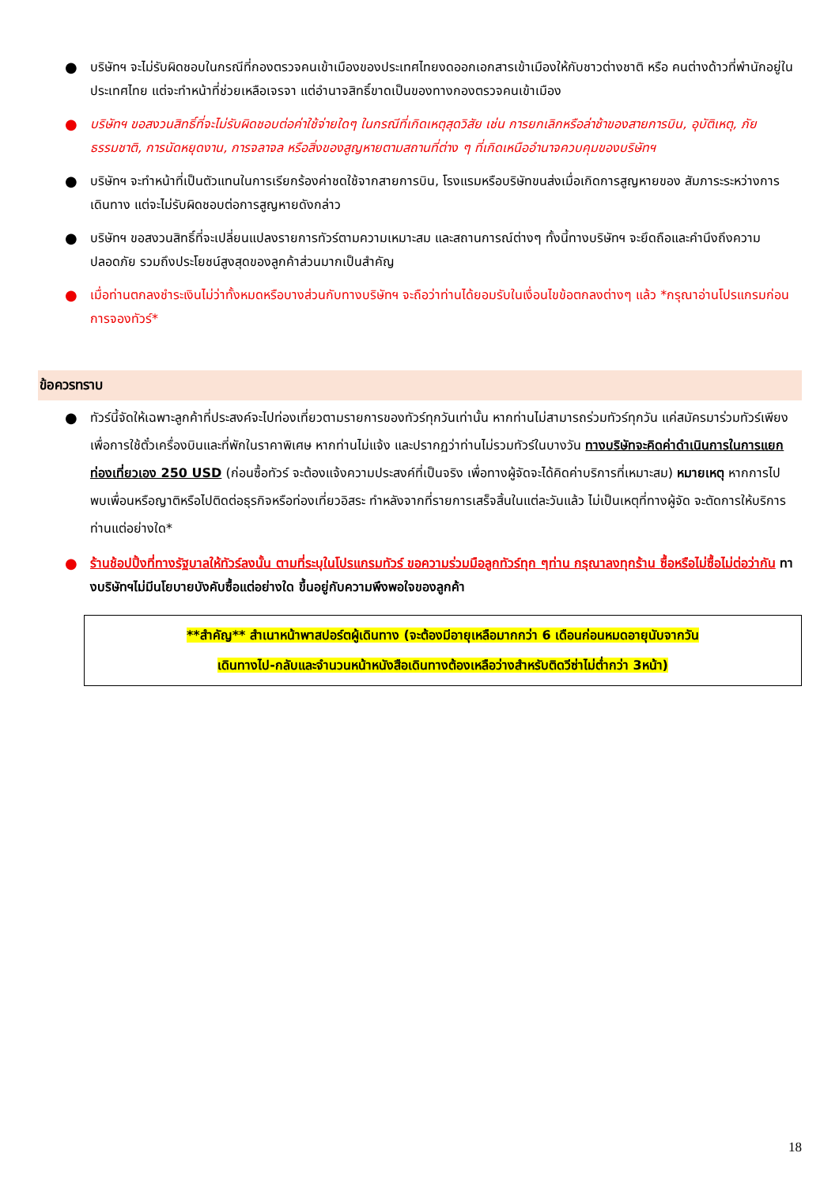● บริษัทฯ จะไม่รับผิดชอบในกรณีที่กองตรวจคนเข้าเมืองของประเทศไทยงดออกเอกสารเข้าเมืองให้กับชาวต่างชาติ หรือ คนต่างด้าวที่พำนักอยู่ในประเทศไทย แต่จะทำหน้าที่ช่วยเหลือเจรจา แต่อำนาจสิทธิ์ขาดเป็นของทางกองตรวจคนเข้าเมือง
● บริษัทฯ ขอสงวนสิทธิ์ที่จะไม่รับผิดชอบต่อค่าใช้จ่ายใดๆ ในกรณีที่เกิดเหตุสุดวิสัย เช่น การยกเลิกหรือล่าช้าของสายการบิน, อุบัติเหตุ, ภัยธรรมชาติ, การนัดหยุดงาน, การจลาจล หรือสิ่งของสูญหายตามสถานที่ต่าง ๆ ที่เกิดเหนืออำนาจควบคุมของบริษัทฯ
● บริษัทฯ จะทำหน้าที่เป็นตัวแทนในการเรียกร้องค่าชดใช้จากสายการบิน, โรงแรมหรือบริษัทขนส่งเมื่อเกิดการสูญหายของ สัมภาระระหว่างการเดินทาง แต่จะไม่รับผิดชอบต่อการสูญหายดังกล่าว
● บริษัทฯ ขอสงวนสิทธิ์ที่จะเปลี่ยนแปลงรายการทัวร์ตามความเหมาะสม และสถานการณ์ต่างๆ ทั้งนี้ทางบริษัทฯ จะยึดถือและคำนึงถึงความปลอดภัย รวมถึงประโยชน์สูงสุดของลูกค้าส่วนมากเป็นสำคัญ
● เมื่อท่านตกลงชำระเงินไม่ว่าทั้งหมดหรือบางส่วนกับทางบริษัทฯ จะถือว่าท่านได้ยอมรับในเงื่อนไขข้อตกลงต่างๆ แล้ว *กรุณาอ่านโปรแกรมก่อนการจองทัวร์*
ข้อควรทราบ
● ทัวร์นี้จัดให้เฉพาะลูกค้าที่ประสงค์จะไปท่องเที่ยวตามรายการของทัวร์ทุกวันเท่านั้น หากท่านไม่สามารถร่วมทัวร์ทุกวัน แค่สมัครมาร่วมทัวร์เพียงเพื่อการใช้ตั๋วเครื่องบินและที่พักในราคาพิเศษ หากท่านไม่แจ้ง และปรากฏว่าท่านไม่รวมทัวร์ในบางวัน ทางบริษัทจะคิดค่าดำเนินการในการแยกท่องเที่ยวเอง 250 USD (ก่อนซื้อทัวร์ จะต้องแจ้งความประสงค์ที่เป็นจริง เพื่อทางผู้จัดจะได้คิดค่าบริการที่เหมาะสม) หมายเหตุ หากการไปพบเพื่อนหรือญาติหรือไปติดต่อธุรกิจหรือท่องเที่ยวอิสระ ทำหลังจากที่รายการเสร็จสิ้นในแต่ละวันแล้ว ไม่เป็นเหตุที่ทางผู้จัด จะตัดการให้บริการท่านแต่อย่างใด*
● ร้านช้อปปิ้งที่ทางรัฐบาลให้ทัวร์ลงนั้น ตามที่ระบุในโปรแกรมทัวร์ ขอความร่วมมือลูกทัวร์ทุก ๆท่าน กรุณาลงทุกร้าน ซื้อหรือไม่ซื้อไม่ต่อว่ากัน ทางบริษัทฯไม่มีนโยบายบังคับซื้อแต่อย่างใด ขึ้นอยู่กับความพึงพอใจของลูกค้า
**สำคัญ** สำเนาหน้าพาสปอร์ตผู้เดินทาง (จะต้องมีอายุเหลือมากกว่า 6 เดือนก่อนหมดอายุนับจากวัน
เดินทางไป-กลับและจำนวนหน้าหนังสือเดินทางต้องเหลือว่างสำหรับติดวีซ่าไม่ต่ำกว่า 3หน้า)
18